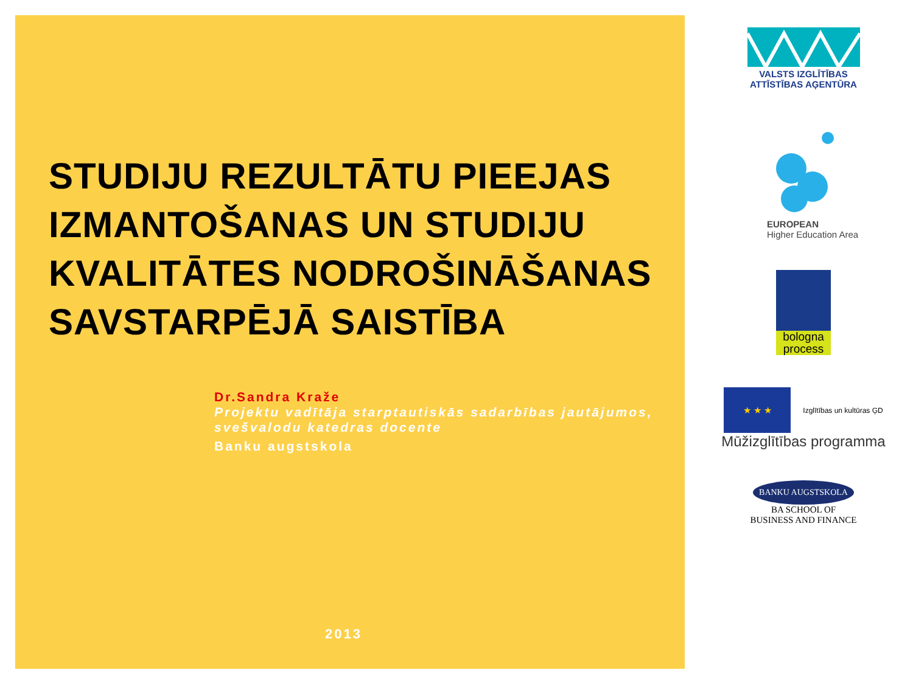STUDIJU REZULTĀTU PIEEJAS IZMANTOŠANAS UN STUDIJU KVALITĀTES NODROŠINĀŠANAS SAVSTARPĒJĀ SAISTĪBA
Dr.Sandra Kraže
Projektu vadītāja starptautiskās sadarbības jautājumos, svešvalodu katedras docente
Banku augstskola
2013
VALSTS IZGLĪTĪBAS
ATTĪSTĪBAS AĢENTŪRA
EUROPEAN
Higher Education Area
bologna process
★ ★ ★
Izglītības un kultūras ĢD
Mūžizglītības programma
BANKU AUGSTSKOLA
BA SCHOOL OF
BUSINESS AND FINANCE